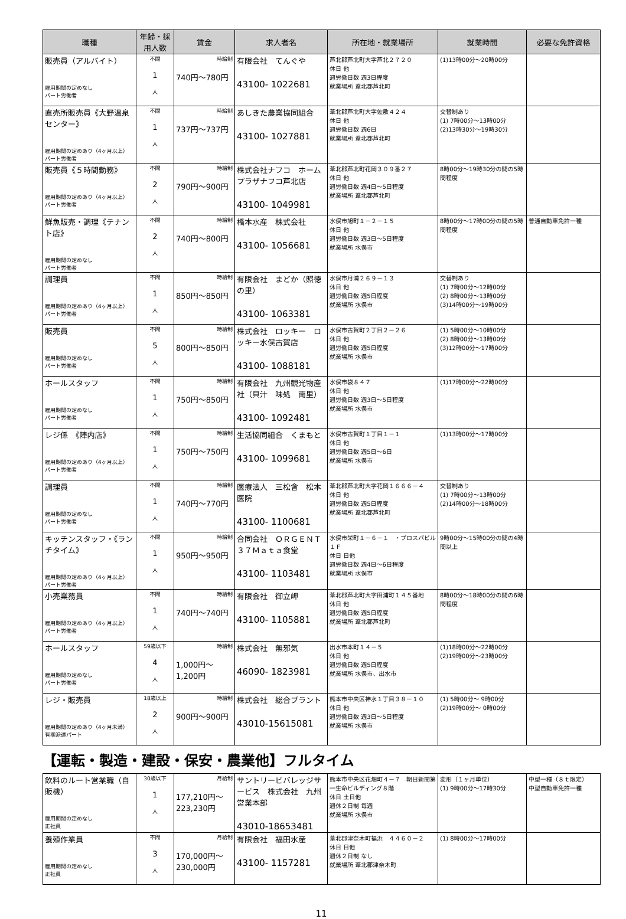| 職種 | 年齢・採用人数 | 賃金 | 求人者名 | 所在地・就業場所 | 就業時間 | 必要な免許資格 |
| --- | --- | --- | --- | --- | --- | --- |
| 販売員（アルバイト） 雇用期間の定めなし パート労働者 | 不問 1 人 | 時給制 740円～780円 | 有限会社 てんぐや 43100- 1022681 | 芦北郡芦北町大字芦北２７２０ 休日 他 週労働日数 週3日程度 就業場所 葦北郡芦北町 | (1)13時00分～20時00分 | |
| 直売所販売員《大野温泉センター》 雇用期間の定めあり（4ヶ月以上） パート労働者 | 不問 1 人 | 時給制 737円～737円 | あしきた農業協同組合 43100- 1027881 | 葦北郡芦北町大字佐敷４２４ 休日 他 週労働日数 週6日 就業場所 葦北郡芦北町 | 交替制あり (1) 7時00分～13時00分 (2)13時30分～19時30分 | |
| 販売員《５時間勤務》 雇用期間の定めあり（4ヶ月以上） パート労働者 | 不問 2 人 | 時給制 790円～900円 | 株式会社ナフコ ホームプラザナフコ芦北店 43100- 1049981 | 葦北郡芦北町花岡３０９番２７ 休日 他 週労働日数 週4日～5日程度 就業場所 葦北郡芦北町 | 8時00分～19時30分の間の5時間程度 | |
| 鮮魚販売・調理《テナント店》 雇用期間の定めなし パート労働者 | 不問 2 人 | 時給制 740円～800円 | 橋本水産 株式会社 43100- 1056681 | 水俣市旭町１－２－１５ 休日 他 週労働日数 週3日～5日程度 就業場所 水俣市 | 8時00分～17時00分の間の5時間程度 | 普通自動車免許一種 |
| 調理員 雇用期間の定めあり（4ヶ月以上） パート労働者 | 不問 1 人 | 時給制 850円～850円 | 有限会社 まどか（照徳の里） 43100- 1063381 | 水俣市月浦２６９－１３ 休日 他 週労働日数 週5日程度 就業場所 水俣市 | 交替制あり (1) 7時00分～12時00分 (2) 8時00分～13時00分 (3)14時00分～19時00分 | |
| 販売員 雇用期間の定めなし パート労働者 | 不問 5 人 | 時給制 800円～850円 | 株式会社 ロッキー ロッキー水俣古賀店 43100- 1088181 | 水俣市古賀町２丁目２－２６ 休日 他 週労働日数 週5日程度 就業場所 水俣市 | (1) 5時00分～10時00分 (2) 8時00分～13時00分 (3)12時00分～17時00分 | |
| ホールスタッフ 雇用期間の定めなし パート労働者 | 不問 1 人 | 時給制 750円～850円 | 有限会社 九州観光物産社（貝汁 味処 南里） 43100- 1092481 | 水俣市袋８４７ 休日 他 週労働日数 週3日～5日程度 就業場所 水俣市 | (1)17時00分～22時00分 | |
| レジ係 《陣内店》 雇用期間の定めあり（4ヶ月以上） パート労働者 | 不問 1 人 | 時給制 750円～750円 | 生活協同組合 くまもと 43100- 1099681 | 水俣市古賀町１丁目１－１ 休日 他 週労働日数 週5日～6日 就業場所 水俣市 | (1)13時00分～17時00分 | |
| 調理員 雇用期間の定めなし パート労働者 | 不問 1 人 | 時給制 740円～770円 | 医療法人 三松會 松本医院 43100- 1100681 | 葦北郡芦北町大字花岡１６６６－４ 休日 他 週労働日数 週5日程度 就業場所 葦北郡芦北町 | 交替制あり (1) 7時00分～13時00分 (2)14時00分～18時00分 | |
| キッチンスタッフ・《ランチタイム》 雇用期間の定めあり（4ヶ月以上） パート労働者 | 不問 1 人 | 時給制 950円～950円 | 合同会社 ＯＲＧＥＮＴ ３７Ｍａｔａ食堂 43100- 1103481 | 水俣市栄町１－６－１ ・プロスパビル１Ｆ 休日 日他 週労働日数 週4日～6日程度 就業場所 水俣市 | 9時00分～15時00分の間の4時間以上 | |
| 小売業務員 雇用期間の定めあり（4ヶ月以上） パート労働者 | 不問 1 人 | 時給制 740円～740円 | 有限会社 御立岬 43100- 1105881 | 葦北郡芦北町大字田浦町１４５番地 休日 他 週労働日数 週5日程度 就業場所 葦北郡芦北町 | 8時00分～18時00分の間の6時間程度 | |
| ホールスタッフ 雇用期間の定めなし パート労働者 | 59歳以下 4 人 | 時給制 1,000円～1,200円 | 株式会社 無邪気 46090- 1823981 | 出水市本町１４－５ 休日 他 週労働日数 週5日程度 就業場所 水俣市、出水市 | (1)18時00分～22時00分 (2)19時00分～23時00分 | |
| レジ・販売員 雇用期間の定めあり（4ヶ月未満） 有期派遣パート | 18歳以上 2 人 | 時給制 900円～900円 | 株式会社 総合プラント 43010-15615081 | 熊本市中央区神水１丁目３８－１０ 休日 他 週労働日数 週3日～5日程度 就業場所 水俣市 | (1) 5時00分～ 9時00分 (2)19時00分～ 0時00分 | |
【運転・製造・建設・保安・農業他】フルタイム
| 飲料のルート営業職（自販機） 雇用期間の定めなし 正社員 | 30歳以下 1 人 | 月給制 177,210円～223,230円 | サントリービバレッジサービス 株式会社 九州営業本部 43010-18653481 | 熊本市中央区花畑町４－７ 朝日新聞第一生命ビルディング８階 休日 土日他 週休２日制 毎週 就業場所 水俣市 | 変形（１ヶ月単位） (1) 9時00分～17時30分 | 中型一種（８ｔ限定） 中型自動車免許一種 |
| 養殖作業員 雇用期間の定めなし 正社員 | 不問 3 人 | 月給制 170,000円～230,000円 | 有限会社 福田水産 43100- 1157281 | 葦北郡津奈木町福浜 ４４６０－２ 休日 日他 週休２日制 なし 就業場所 葦北郡津奈木町 | (1) 8時00分～17時00分 | |
11